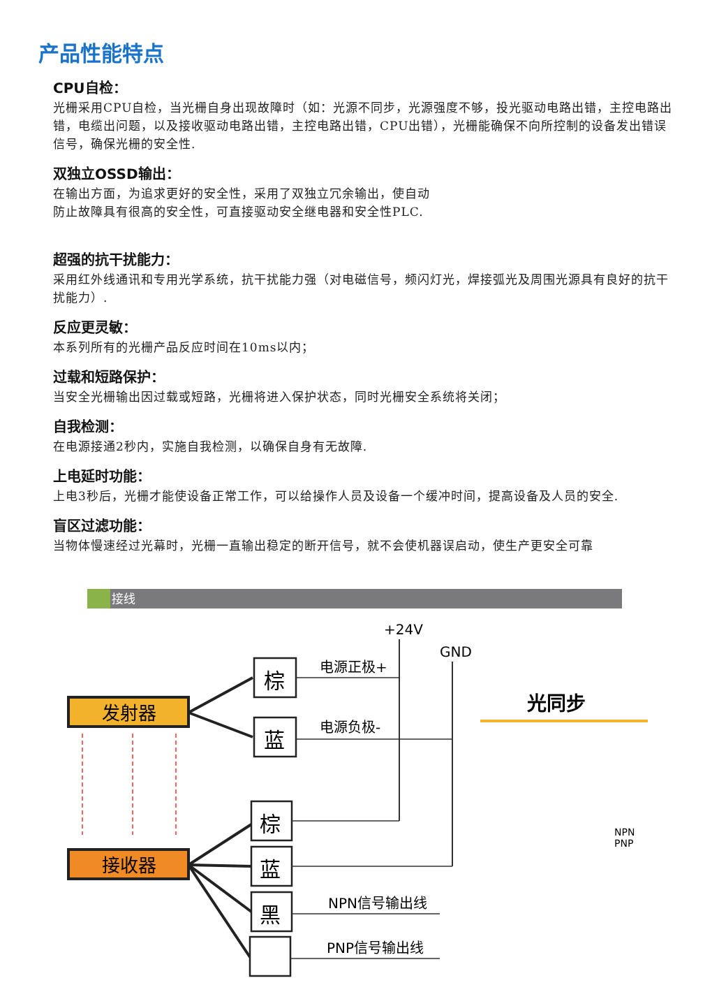产品性能特点
CPU自检：
光栅采用CPU自检，当光栅自身出现故障时（如：光源不同步，光源强度不够，投光驱动电路出错，主控电路出错，电缆出问题，以及接收驱动电路出错，主控电路出错，CPU出错），光栅能确保不向所控制的设备发出错误信号，确保光栅的安全性.
双独立OSSD输出：
在输出方面，为追求更好的安全性，采用了双独立冗余输出，使自动
防止故障具有很高的安全性，可直接驱动安全继电器和安全性PLC.
超强的抗干扰能力：
采用红外线通讯和专用光学系统，抗干扰能力强（对电磁信号，频闪灯光，焊接弧光及周围光源具有良好的抗干扰能力）.
反应更灵敏：
本系列所有的光栅产品反应时间在10ms以内；
过载和短路保护：
当安全光栅输出因过载或短路，光栅将进入保护状态，同时光栅安全系统将关闭；
自我检测：
在电源接通2秒内，实施自我检测，以确保自身有无故障.
上电延时功能：
上电3秒后，光栅才能使设备正常工作，可以给操作人员及设备一个缓冲时间，提高设备及人员的安全.
盲区过滤功能：
当物体慢速经过光幕时，光栅一直输出稳定的断开信号，就不会使机器误启动，使生产更安全可靠
接线
+24V
GND
发射器
接收器
棕
蓝
棕
蓝
黑
电源正极+
电源负极-
NPN信号输出线
PNP信号输出线
光同步
NPN
PNP